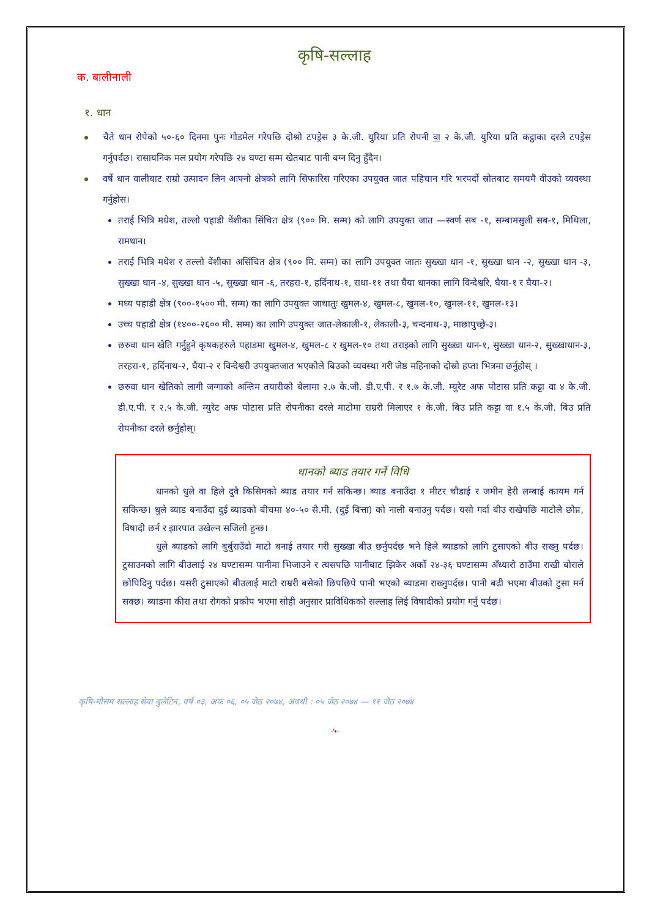कृषि-सल्लाह
क. बालीनाली
१. धान
चैते धान रोपेको ५०-६० दिनमा पुनः गोडमेल गरेपछि दोश्रो टपड्रेस ३ के.जी. युरिया प्रति रोपनी वा २ के.जी. युरिया प्रति कट्ठाका दरले टपड्रेस गर्नुपर्दछ। रासायनिक मल प्रयोग गरेपछि २४ घण्टा सम्म खेतबाट पानी बग्न दिनु हुँदैन।
वर्षे धान वालीबाट राम्रो उत्पादन लिन आफ्नो क्षेत्रको लागि सिफारिस गरिएका उपयुक्त जात पहिचान गरि भरपर्दो स्रोतबाट समयमै वीउको व्यवस्था गर्नुहोस।
तराई भित्रि मधेश, तल्लो पहाडी वेंशीका सिंचित क्षेत्र (९०० मि. सम्म) को लागि उपयुक्त जात —स्वर्ण सब -१, सम्बामसुली सब-१, मिथिला, रामधान।
तराई भित्रि मधेश र तल्लो वेंशीका असिंचित क्षेत्र (९०० मि. सम्म) का लागि उपयुक्त जातः सुख्खा धान -१, सुख्खा धान -२, सुख्खा धान -३, सुख्खा धान -४, सुख्खा धान -५, सुख्खा धान -६, तरहरा-१, हर्दिनाथ-१, राधा-११ तथा घैया धानका लागि विन्देश्वरि, घैया-१ र घैया-२।
मध्य पहाडी क्षेत्र (९००-१५०० मी. सम्म) का लागि उपयुक्त जाथातुः खुमल-४, खुमल-८, खुमल-१०, खुमल-११, खुमल-१३।
उच्च पहाडी क्षेत्र (१४००-२६०० मी. सम्म) का लागि उपयुक्त जात-लेकाली-१, लेकाली-३, चन्दनाथ-३, माछापुच्छ्रे-३।
छरुवा धान खेति गर्नुहुने कृषकहरुले पहाडमा खुमल-४, खुमल-८ र खुमल-१० तथा तराइको लागि सुख्खा धान-१, सुख्खा धान-२, सुख्खाधान-३, तरहरा-१, हर्दिनाथ-२, घैया-२ र विन्देश्वरी उपयुक्तजात भएकोले बिउको व्यवस्था गरी जेष्ठ महिनाको दोस्रो हप्ता भित्रमा छर्नुहोस् ।
छरुवा धान खेतिको लागी जग्गाको अन्तिम तयारीको बेलामा २.७ के.जी. डी.ए.पी. र १.७ के.जी. म्युरेट अफ पोटास प्रति कट्टा वा ४ के.जी. डी.ए.पी. र २.५ के.जी. म्युरेट अफ पोटास प्रति रोपनीका दरले माटोमा राम्ररी मिलाएर १ के.जी. बिउ प्रति कट्टा वा १.५ के.जी. बिउ प्रति रोपनीका दरले छर्नुहोस्।
धानको ब्याड तयार गर्ने विधि
धानको धुले वा हिले दुवै किसिमको ब्याड तयार गर्न सकिन्छ। ब्याड बनाउँदा १ मीटर चौडाई र जमीन हेरी लम्बाई कायम गर्न सकिन्छ। धुले ब्याड बनाउँदा दुई ब्याडको बीचमा ४०-५० से.मी. (दुई बित्ता) को नाली बनाउनु पर्दछ। यसो गर्दा बीउ राखेपछि माटोले छोप्न, विषादी छर्न र झारपात उखेल्न सजिलो हुन्छ।
धुले ब्याडको लागि बुर्बुराउँदो माटो बनाई तयार गरी सुख्खा बीउ छर्नुपर्दछ भने हिले ब्याडको लागि टुसाएको बीउ राख्नु पर्दछ। टुसाउनको लागि बीउलाई २४ घण्टासम्म पानीमा भिजाउने र त्यसपछि पानीबाट झिकेर अर्को २४-३६ घण्टासम्म अँध्यारो ठाउँमा राखी बोराले छोपिदिनु पर्दछ। यसरी टुसाएको बीउलाई माटो राम्ररी बसेको छिपछिपे पानी भएको ब्याडमा राख्नुपर्दछ। पानी बढी भएमा बीउको टुसा मर्न सक्छ। ब्याडमा कीरा तथा रोगको प्रकोप भएमा सोही अनुसार प्राविधिकको सल्लाह लिई विषादीको प्रयोग गर्नु पर्दछ।
कृषि-मौसम सल्लाह सेवा बुलेटिन, वर्ष ०३, अंक ०६, ०५ जेठ २०७४, अवधी : ०५ जेठ २०७४ — ११ जेठ २०७४
-५-